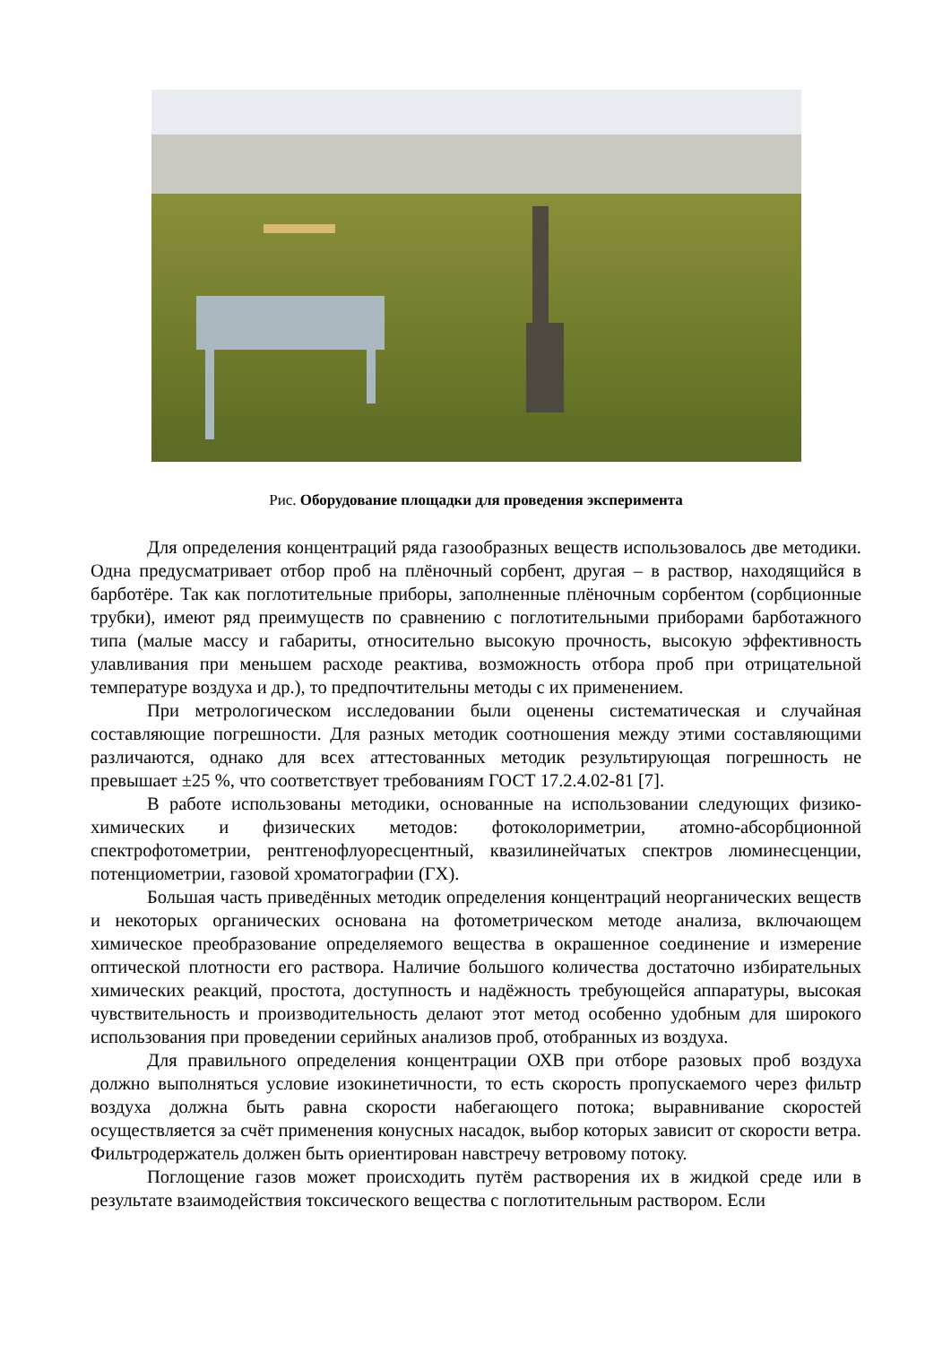Рис. Оборудование площадки для проведения эксперимента
Для определения концентраций ряда газообразных веществ использовалось две методики. Одна предусматривает отбор проб на плёночный сорбент, другая – в раствор, находящийся в барботёре. Так как поглотительные приборы, заполненные плёночным сорбентом (сорбционные трубки), имеют ряд преимуществ по сравнению с поглотительными приборами барботажного типа (малые массу и габариты, относительно высокую прочность, высокую эффективность улавливания при меньшем расходе реактива, возможность отбора проб при отрицательной температуре воздуха и др.), то предпочтительны методы с их применением.
При метрологическом исследовании были оценены систематическая и случайная составляющие погрешности. Для разных методик соотношения между этими составляющими различаются, однако для всех аттестованных методик результирующая погрешность не превышает ±25 %, что соответствует требованиям ГОСТ 17.2.4.02-81 [7].
В работе использованы методики, основанные на использовании следующих физико-химических и физических методов: фотоколориметрии, атомно-абсорбционной спектрофотометрии, рентгенофлуоресцентный, квазилинейчатых спектров люминесценции, потенциометрии, газовой хроматографии (ГХ).
Большая часть приведённых методик определения концентраций неорганических веществ и некоторых органических основана на фотометрическом методе анализа, включающем химическое преобразование определяемого вещества в окрашенное соединение и измерение оптической плотности его раствора. Наличие большого количества достаточно избирательных химических реакций, простота, доступность и надёжность требующейся аппаратуры, высокая чувствительность и производительность делают этот метод особенно удобным для широкого использования при проведении серийных анализов проб, отобранных из воздуха.
Для правильного определения концентрации ОХВ при отборе разовых проб воздуха должно выполняться условие изокинетичности, то есть скорость пропускаемого через фильтр воздуха должна быть равна скорости набегающего потока; выравнивание скоростей осуществляется за счёт применения конусных насадок, выбор которых зависит от скорости ветра. Фильтродержатель должен быть ориентирован навстречу ветровому потоку.
Поглощение газов может происходить путём растворения их в жидкой среде или в результате взаимодействия токсического вещества с поглотительным раствором. Если